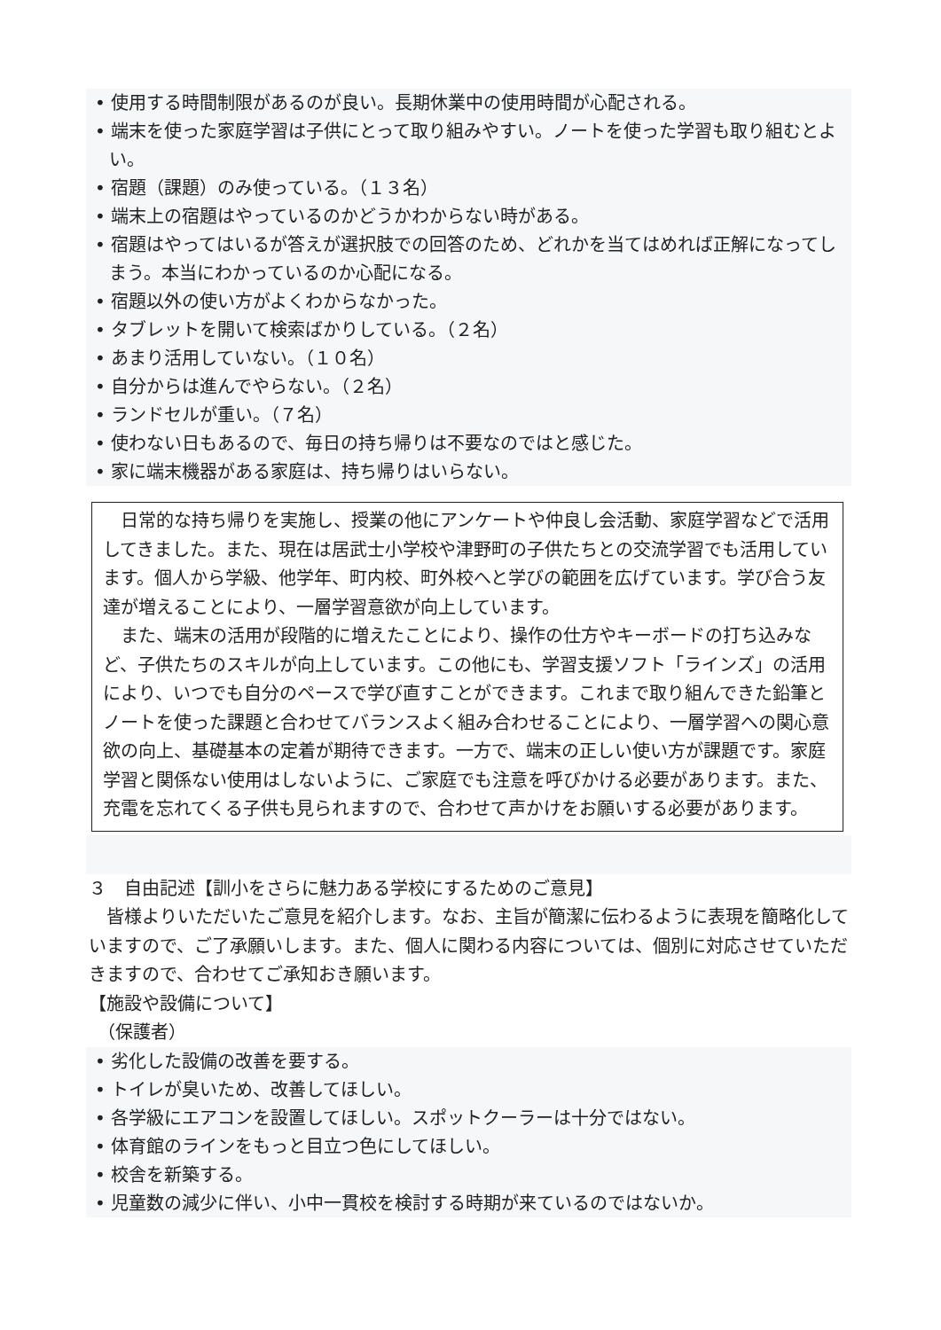• 使用する時間制限があるのが良い。長期休業中の使用時間が心配される。
• 端末を使った家庭学習は子供にとって取り組みやすい。ノートを使った学習も取り組むとよい。
• 宿題（課題）のみ使っている。（１３名）
• 端末上の宿題はやっているのかどうかわからない時がある。
• 宿題はやってはいるが答えが選択肢での回答のため、どれかを当てはめれば正解になってしまう。本当にわかっているのか心配になる。
• 宿題以外の使い方がよくわからなかった。
• タブレットを開いて検索ばかりしている。（２名）
• あまり活用していない。（１０名）
• 自分からは進んでやらない。（２名）
• ランドセルが重い。（７名）
• 使わない日もあるので、毎日の持ち帰りは不要なのではと感じた。
• 家に端末機器がある家庭は、持ち帰りはいらない。
　日常的な持ち帰りを実施し、授業の他にアンケートや仲良し会活動、家庭学習などで活用してきました。また、現在は居武士小学校や津野町の子供たちとの交流学習でも活用しています。個人から学級、他学年、町内校、町外校へと学びの範囲を広げています。学び合う友達が増えることにより、一層学習意欲が向上しています。
　また、端末の活用が段階的に増えたことにより、操作の仕方やキーボードの打ち込みなど、子供たちのスキルが向上しています。この他にも、学習支援ソフト「ラインズ」の活用により、いつでも自分のペースで学び直すことができます。これまで取り組んできた鉛筆とノートを使った課題と合わせてバランスよく組み合わせることにより、一層学習への関心意欲の向上、基礎基本の定着が期待できます。一方で、端末の正しい使い方が課題です。家庭学習と関係ない使用はしないように、ご家庭でも注意を呼びかける必要があります。また、充電を忘れてくる子供も見られますので、合わせて声かけをお願いする必要があります。
３　自由記述【訓小をさらに魅力ある学校にするためのご意見】
　皆様よりいただいたご意見を紹介します。なお、主旨が簡潔に伝わるように表現を簡略化していますので、ご了承願いします。また、個人に関わる内容については、個別に対応させていただきますので、合わせてご承知おき願います。
【施設や設備について】
　（保護者）
• 劣化した設備の改善を要する。
• トイレが臭いため、改善してほしい。
• 各学級にエアコンを設置してほしい。スポットクーラーは十分ではない。
• 体育館のラインをもっと目立つ色にしてほしい。
• 校舎を新築する。
• 児童数の減少に伴い、小中一貫校を検討する時期が来ているのではないか。